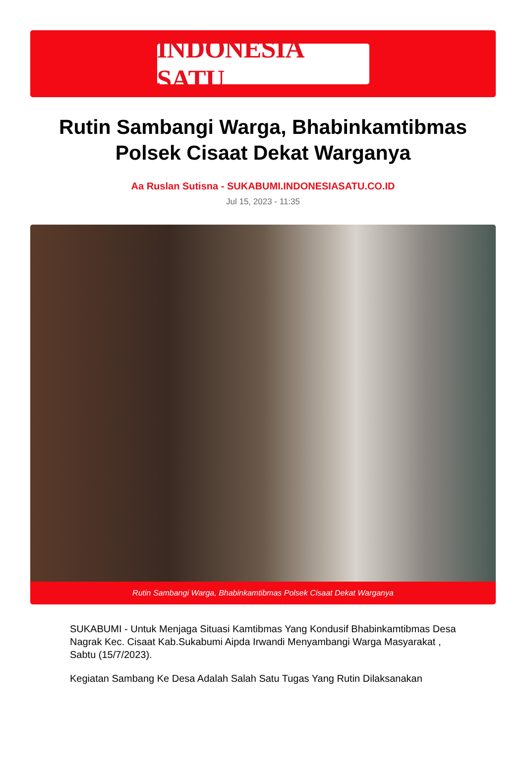INDONESIA SATU
Rutin Sambangi Warga, Bhabinkamtibmas Polsek Cisaat Dekat Warganya
Aa Ruslan Sutisna - SUKABUMI.INDONESIASATU.CO.ID
Jul 15, 2023 - 11:35
Rutin Sambangi Warga, Bhabinkamtibmas Polsek Cisaat Dekat Warganya
SUKABUMI - Untuk Menjaga Situasi Kamtibmas Yang Kondusif Bhabinkamtibmas Desa Nagrak Kec. Cisaat Kab.Sukabumi Aipda Irwandi Menyambangi Warga Masyarakat , Sabtu (15/7/2023).
Kegiatan Sambang Ke Desa Adalah Salah Satu Tugas Yang Rutin Dilaksanakan